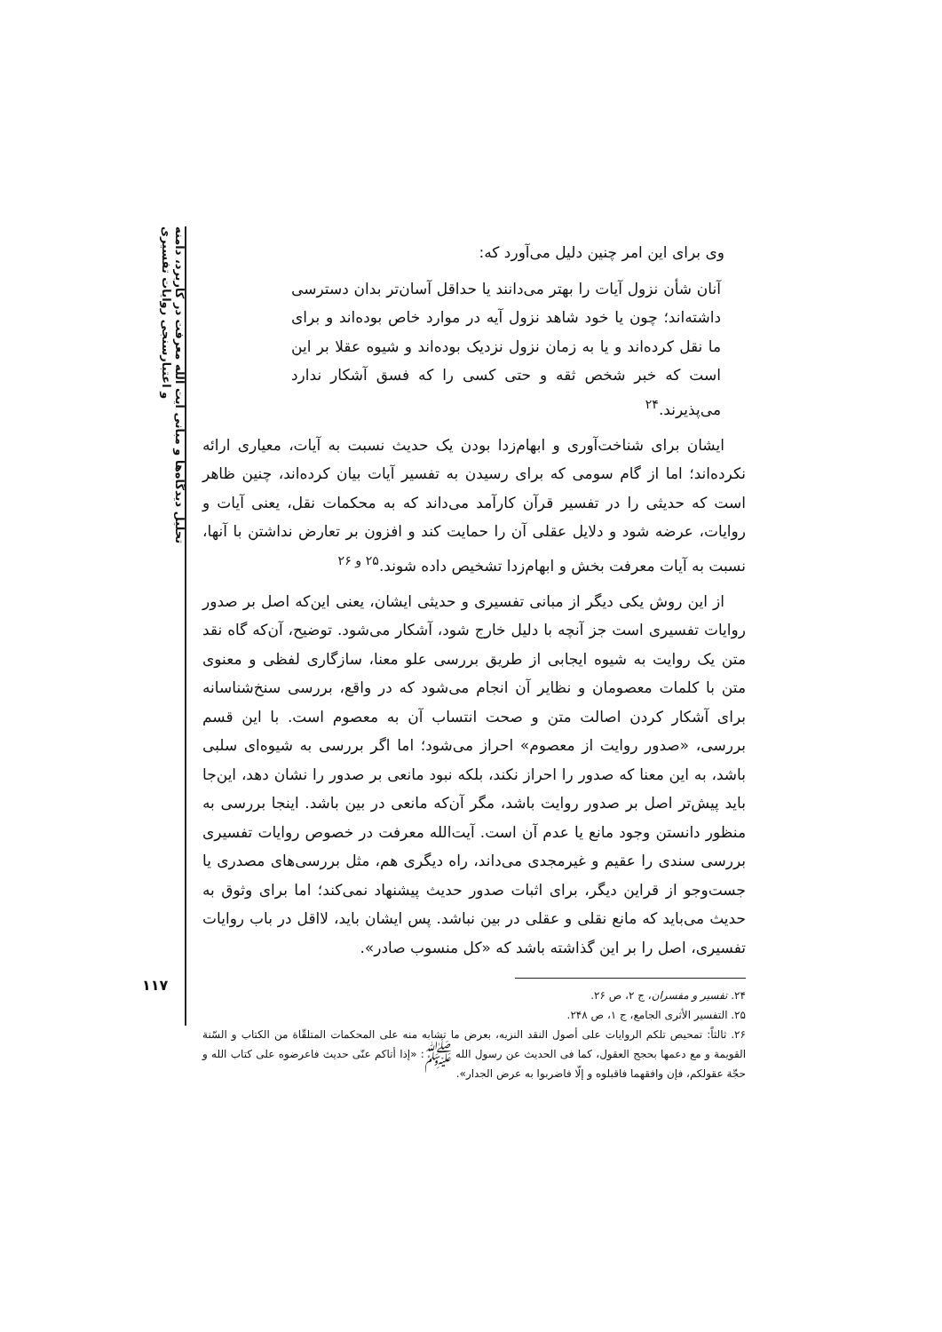تحلیل دیدگاه‌ها و مبانی آیت الله معرفت در کاربرد، دامنه و اعتبارسنجی روایات تفسیری
۱۱۷
وی برای این امر چنین دلیل می‌آورد که:
آنان شأن نزول آیات را بهتر می‌دانند یا حداقل آسان‌تر بدان دسترسی داشته‌اند؛ چون یا خود شاهد نزول آیه در موارد خاص بوده‌اند و برای ما نقل کرده‌اند و یا به زمان نزول نزدیک بوده‌اند و شیوه عقلا بر این است که خبر شخص ثقه و حتی کسی را که فسق آشکار ندارد می‌پذیرند.<sup>۲۴</sup>
ایشان برای شناخت‌آوری و ابهام‌زدا بودن یک حدیث نسبت به آیات، معیاری ارائه نکرده‌اند؛ اما از گام سومی که برای رسیدن به تفسیر آیات بیان کرده‌اند، چنین ظاهر است که حدیثی را در تفسیر قرآن کارآمد می‌داند که به محکمات نقل، یعنی آیات و روایات، عرضه شود و دلایل عقلی آن را حمایت کند و افزون بر تعارض نداشتن با آنها، نسبت به آیات معرفت بخش و ابهام‌زدا تشخیص داده شوند.<sup>۲۵ و ۲۶</sup>
از این روش یکی دیگر از مبانی تفسیری و حدیثی ایشان، یعنی این‌که اصل بر صدور روایات تفسیری است جز آنچه با دلیل خارج شود، آشکار می‌شود. توضیح، آن‌که گاه نقد متن یک روایت به شیوه ایجابی از طریق بررسی علو معنا، سازگاری لفظی و معنوی متن با کلمات معصومان و نظایر آن انجام می‌شود که در واقع، بررسی سنخ‌شناسانه برای آشکار کردن اصالت متن و صحت انتساب آن به معصوم است. با این قسم بررسی، «صدور روایت از معصوم» احراز می‌شود؛ اما اگر بررسی به شیوه‌ای سلبی باشد، به این معنا که صدور را احراز نکند، بلکه نبود مانعی بر صدور را نشان دهد، این‌جا باید پیش‌تر اصل بر صدور روایت باشد، مگر آن‌که مانعی در بین باشد. اینجا بررسی به منظور دانستن وجود مانع یا عدم آن است. آیت‌الله معرفت در خصوص روایات تفسیری بررسی سندی را عقیم و غیرمجدی می‌داند، راه دیگری هم، مثل بررسی‌های مصدری یا جست‌وجو از قراین دیگر، برای اثبات صدور حدیث پیشنهاد نمی‌کند؛ اما برای وثوق به حدیث می‌باید که مانع نقلی و عقلی در بین نباشد. پس ایشان باید، لااقل در باب روایات تفسیری، اصل را بر این گذاشته باشد که «کل منسوب صادر».
۲۴. تفسیر و مفسران، ج ۲، ص ۲۶.
۲۵. التفسیر الأثری الجامع، ج ۱، ص ۲۴۸.
۲۶. ثالثاً: تمحیص تلکم الروایات علی أصول النقد النزیه، بعرض ما تشابه منه علی المحکمات المتلقّاة من الکتاب و السّنة القویمة و مع دعمها بحجج العقول، کما فی الحدیث عن رسول الله ﷺ: «إذا أتاکم عنّی حدیث فاعرضوه علی کتاب الله و حجّة عقولکم، فإن وافقهما فاقبلوه و إلّا فاضربوا به عرض الجدار».